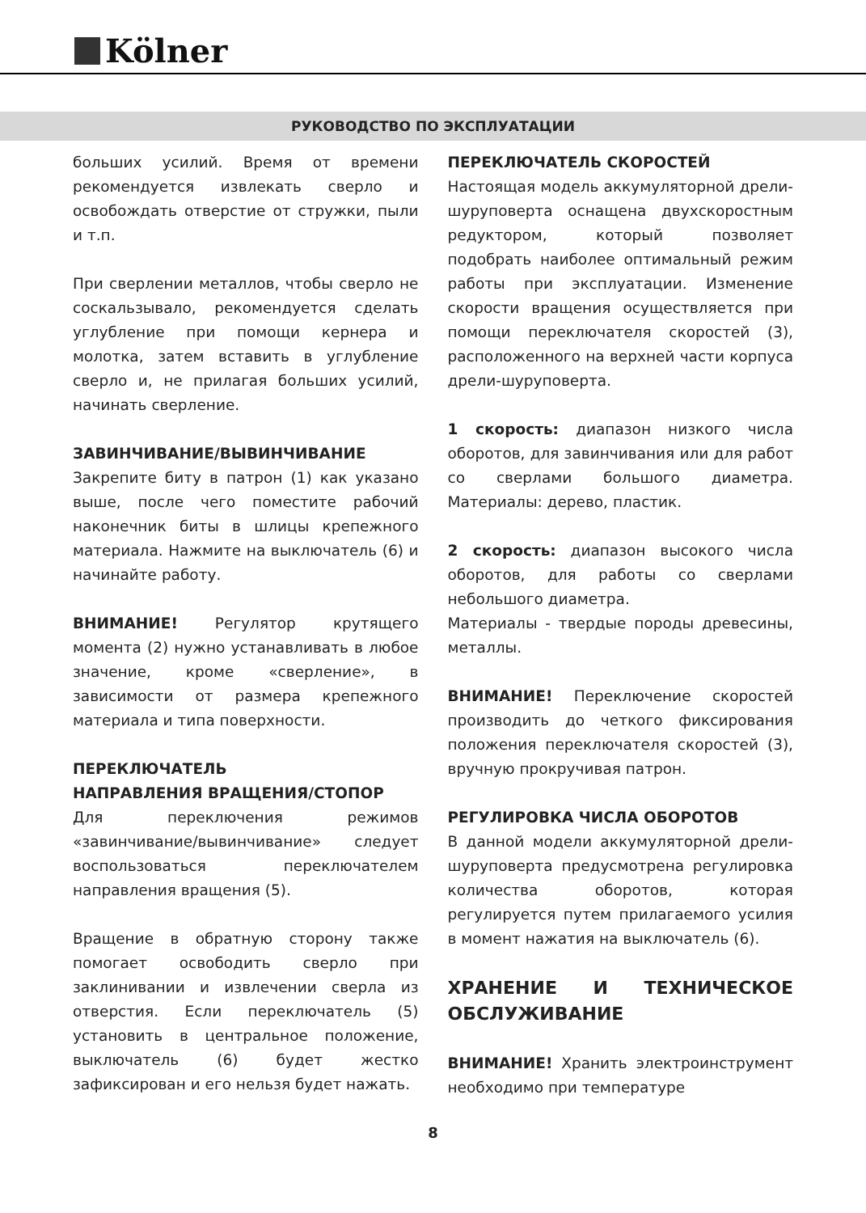Kölner
РУКОВОДСТВО ПО ЭКСПЛУАТАЦИИ
больших усилий. Время от времени рекомендуется извлекать сверло и освобождать отверстие от стружки, пыли и т.п.
При сверлении металлов, чтобы сверло не соскальзывало, рекомендуется сделать углубление при помощи кернера и молотка, затем вставить в углубление сверло и, не прилагая больших усилий, начинать сверление.
ЗАВИНЧИВАНИЕ/ВЫВИНЧИВАНИЕ
Закрепите биту в патрон (1) как указано выше, после чего поместите рабочий наконечник биты в шлицы крепежного материала. Нажмите на выключатель (6) и начинайте работу.
ВНИМАНИЕ! Регулятор крутящего момента (2) нужно устанавливать в любое значение, кроме «сверление», в зависимости от размера крепежного материала и типа поверхности.
ПЕРЕКЛЮЧАТЕЛЬ
НАПРАВЛЕНИЯ ВРАЩЕНИЯ/СТОПОР
Для переключения режимов «завинчивание/вывинчивание» следует воспользоваться переключателем направления вращения (5).
Вращение в обратную сторону также помогает освободить сверло при заклинивании и извлечении сверла из отверстия. Если переключатель (5) установить в центральное положение, выключатель (6) будет жестко зафиксирован и его нельзя будет нажать.
ПЕРЕКЛЮЧАТЕЛЬ СКОРОСТЕЙ
Настоящая модель аккумуляторной дрели-шуруповерта оснащена двухскоростным редуктором, который позволяет подобрать наиболее оптимальный режим работы при эксплуатации. Изменение скорости вращения осуществляется при помощи переключателя скоростей (3), расположенного на верхней части корпуса дрели-шуруповерта.
1 скорость: диапазон низкого числа оборотов, для завинчивания или для работ со сверлами большого диаметра. Материалы: дерево, пластик.
2 скорость: диапазон высокого числа оборотов, для работы со сверлами небольшого диаметра.
Материалы - твердые породы древесины, металлы.
ВНИМАНИЕ! Переключение скоростей производить до четкого фиксирования положения переключателя скоростей (3), вручную прокручивая патрон.
РЕГУЛИРОВКА ЧИСЛА ОБОРОТОВ
В данной модели аккумуляторной дрели-шуруповерта предусмотрена регулировка количества оборотов, которая регулируется путем прилагаемого усилия в момент нажатия на выключатель (6).
ХРАНЕНИЕ И ТЕХНИЧЕСКОЕ ОБСЛУЖИВАНИЕ
ВНИМАНИЕ! Хранить электроинструмент необходимо при температуре
8